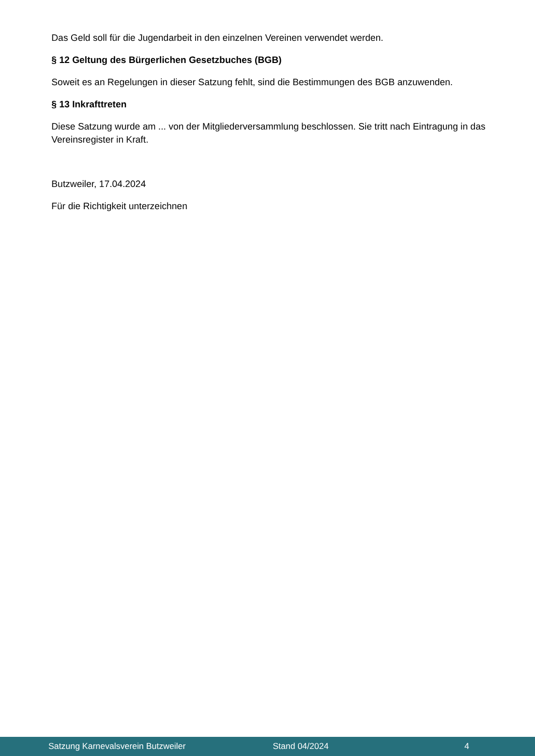Das Geld soll für die Jugendarbeit in den einzelnen Vereinen verwendet werden.
§ 12 Geltung des Bürgerlichen Gesetzbuches (BGB)
Soweit es an Regelungen in dieser Satzung fehlt, sind die Bestimmungen des BGB anzuwenden.
§ 13 Inkrafttreten
Diese Satzung wurde am ... von der Mitgliederversammlung beschlossen. Sie tritt nach Eintragung in das Vereinsregister in Kraft.
Butzweiler, 17.04.2024
Für die Richtigkeit unterzeichnen
Satzung Karnevalsverein Butzweiler Stand 04/2024 4